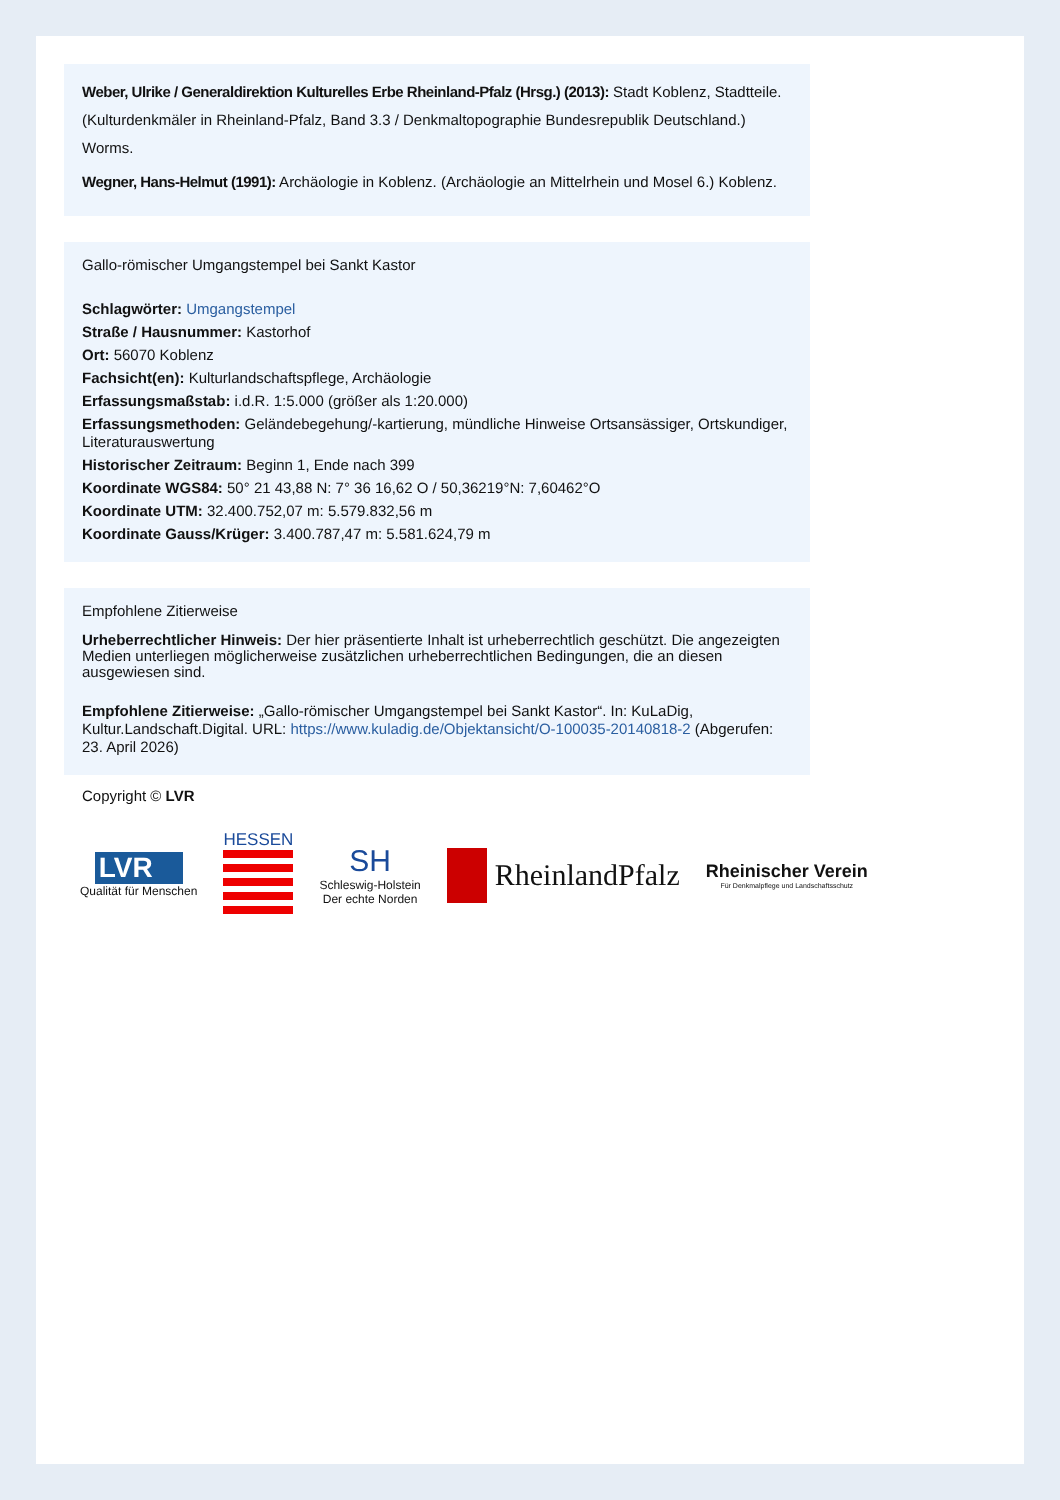Weber, Ulrike / Generaldirektion Kulturelles Erbe Rheinland-Pfalz (Hrsg.) (2013): Stadt Koblenz, Stadtteile. (Kulturdenkmäler in Rheinland-Pfalz, Band 3.3 / Denkmaltopographie Bundesrepublik Deutschland.) Worms.
Wegner, Hans-Helmut (1991): Archäologie in Koblenz. (Archäologie an Mittelrhein und Mosel 6.) Koblenz.
Gallo-römischer Umgangstempel bei Sankt Kastor
Schlagwörter: Umgangstempel
Straße / Hausnummer: Kastorhof
Ort: 56070 Koblenz
Fachsicht(en): Kulturlandschaftspflege, Archäologie
Erfassungsmaßstab: i.d.R. 1:5.000 (größer als 1:20.000)
Erfassungsmethoden: Geländebegehung/-kartierung, mündliche Hinweise Ortsansässiger, Ortskundiger, Literaturauswertung
Historischer Zeitraum: Beginn 1, Ende nach 399
Koordinate WGS84: 50° 21 43,88 N: 7° 36 16,62 O / 50,36219°N: 7,60462°O
Koordinate UTM: 32.400.752,07 m: 5.579.832,56 m
Koordinate Gauss/Krüger: 3.400.787,47 m: 5.581.624,79 m
Empfohlene Zitierweise
Urheberrechtlicher Hinweis: Der hier präsentierte Inhalt ist urheberrechtlich geschützt. Die angezeigten Medien unterliegen möglicherweise zusätzlichen urheberrechtlichen Bedingungen, die an diesen ausgewiesen sind.
Empfohlene Zitierweise: „Gallo-römischer Umgangstempel bei Sankt Kastor“. In: KuLaDig, Kultur.Landschaft.Digital. URL: https://www.kuladig.de/Objektansicht/O-100035-20140818-2 (Abgerufen: 23. April 2026)
Copyright © LVR
LVR
Qualität für Menschen
HESSEN
SH
Schleswig-Holstein
Der echte Norden
RheinlandPfalz
Rheinischer Verein
Für Denkmalpflege und Landschaftsschutz